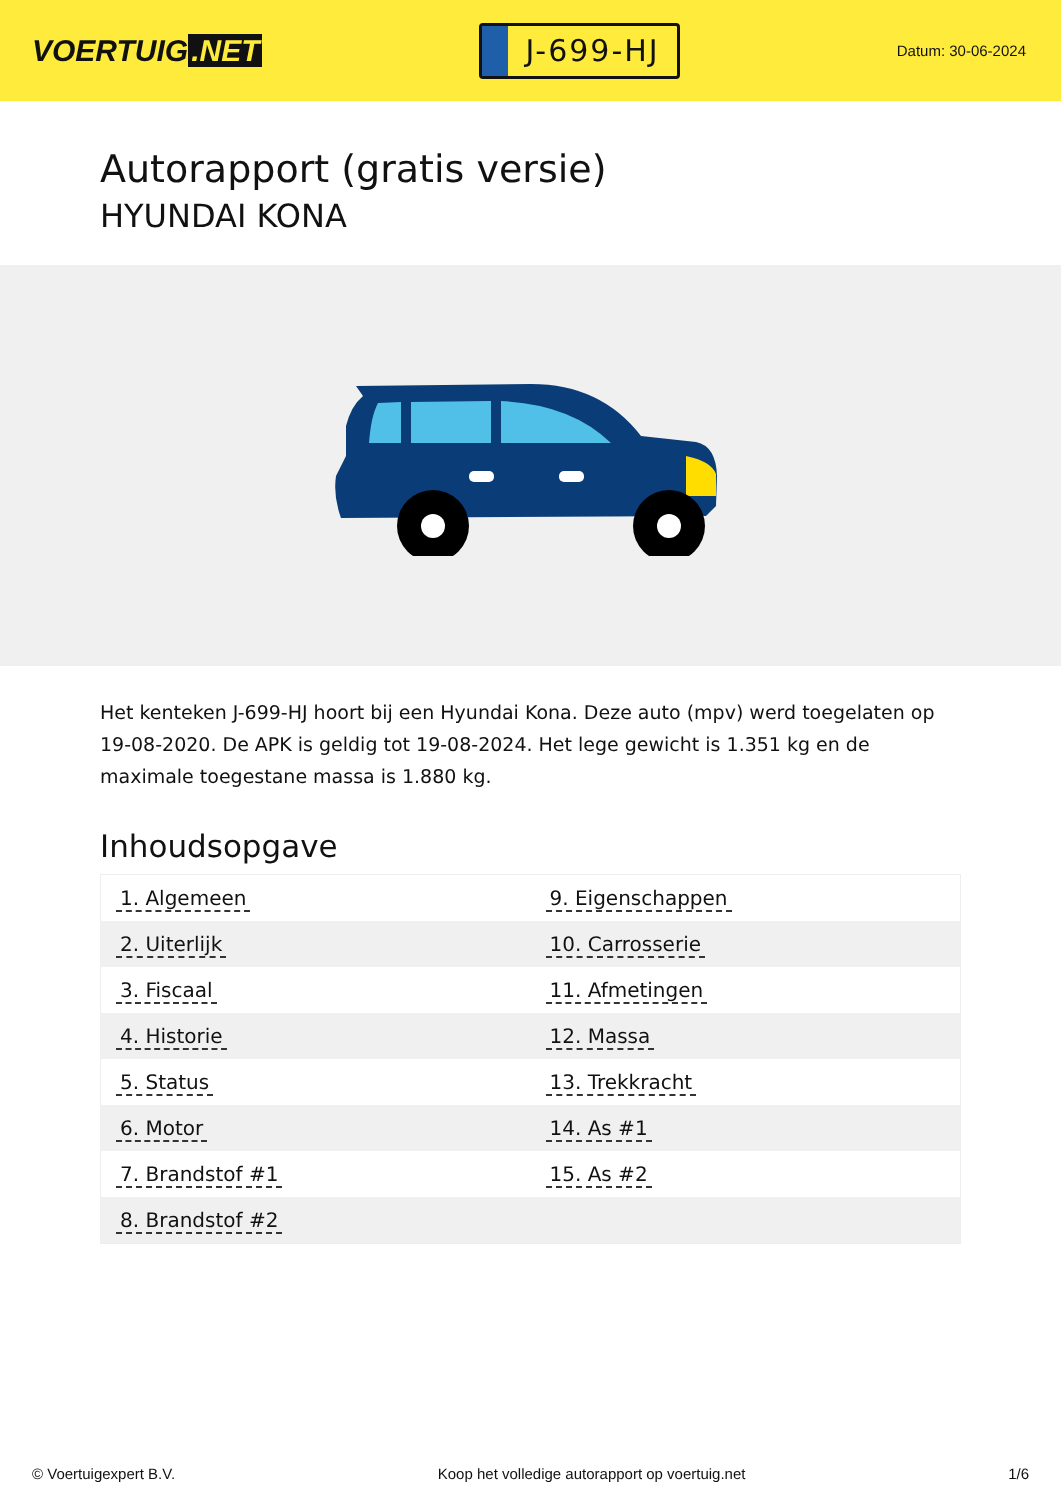VOERTUIG.NET
J-699-HJ
Datum: 30-06-2024
Autorapport (gratis versie)
HYUNDAI KONA
Het kenteken J-699-HJ hoort bij een Hyundai Kona. Deze auto (mpv) werd toegelaten op 19-08-2020. De APK is geldig tot 19-08-2024. Het lege gewicht is 1.351 kg en de maximale toegestane massa is 1.880 kg.
Inhoudsopgave
| 1. Algemeen | 9. Eigenschappen |
| 2. Uiterlijk | 10. Carrosserie |
| 3. Fiscaal | 11. Afmetingen |
| 4. Historie | 12. Massa |
| 5. Status | 13. Trekkracht |
| 6. Motor | 14. As #1 |
| 7. Brandstof #1 | 15. As #2 |
| 8. Brandstof #2 | |
© Voertuigexpert B.V. Koop het volledige autorapport op voertuig.net 1/6